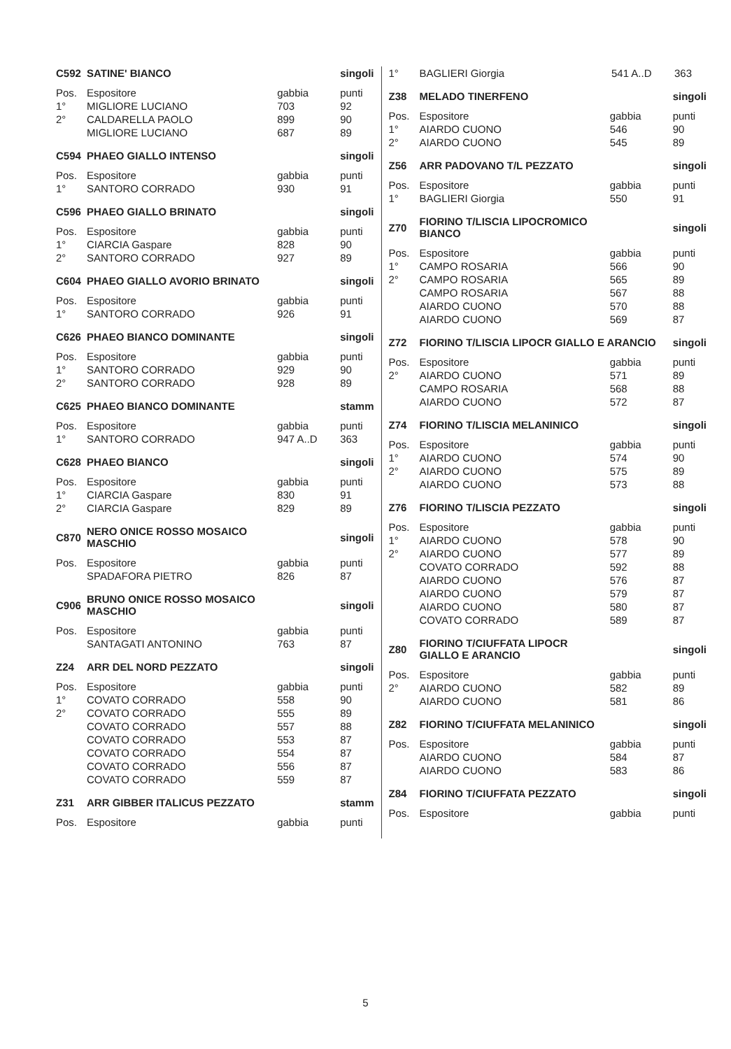| C592 | SATINE' BIANCO | | singoli |
| --- | --- | --- | --- |
| Pos. | Espositore | gabbia | punti |
| 1° | MIGLIORE LUCIANO | 703 | 92 |
| 2° | CALDARELLA PAOLO | 899 | 90 |
| | MIGLIORE LUCIANO | 687 | 89 |
| C594 | PHAEO GIALLO INTENSO | | singoli |
| --- | --- | --- | --- |
| Pos. | Espositore | gabbia | punti |
| 1° | SANTORO CORRADO | 930 | 91 |
| C596 | PHAEO GIALLO BRINATO | | singoli |
| --- | --- | --- | --- |
| Pos. | Espositore | gabbia | punti |
| 1° | CIARCIA Gaspare | 828 | 90 |
| 2° | SANTORO CORRADO | 927 | 89 |
| C604 | PHAEO GIALLO AVORIO BRINATO | | singoli |
| --- | --- | --- | --- |
| Pos. | Espositore | gabbia | punti |
| 1° | SANTORO CORRADO | 926 | 91 |
| C626 | PHAEO BIANCO DOMINANTE | | singoli |
| --- | --- | --- | --- |
| Pos. | Espositore | gabbia | punti |
| 1° | SANTORO CORRADO | 929 | 90 |
| 2° | SANTORO CORRADO | 928 | 89 |
| C625 | PHAEO BIANCO DOMINANTE | | stamm |
| --- | --- | --- | --- |
| Pos. | Espositore | gabbia | punti |
| 1° | SANTORO CORRADO | 947 A..D | 363 |
| C628 | PHAEO BIANCO | | singoli |
| --- | --- | --- | --- |
| Pos. | Espositore | gabbia | punti |
| 1° | CIARCIA Gaspare | 830 | 91 |
| 2° | CIARCIA Gaspare | 829 | 89 |
| C870 | NERO ONICE ROSSO MOSAICO MASCHIO | | singoli |
| --- | --- | --- | --- |
| Pos. | Espositore | gabbia | punti |
| | SPADAFORA PIETRO | 826 | 87 |
| C906 | BRUNO ONICE ROSSO MOSAICO MASCHIO | | singoli |
| --- | --- | --- | --- |
| Pos. | Espositore | gabbia | punti |
| | SANTAGATI ANTONINO | 763 | 87 |
| Z24 | ARR DEL NORD PEZZATO | | singoli |
| --- | --- | --- | --- |
| Pos. | Espositore | gabbia | punti |
| 1° | COVATO CORRADO | 558 | 90 |
| 2° | COVATO CORRADO | 555 | 89 |
| | COVATO CORRADO | 557 | 88 |
| | COVATO CORRADO | 553 | 87 |
| | COVATO CORRADO | 554 | 87 |
| | COVATO CORRADO | 556 | 87 |
| | COVATO CORRADO | 559 | 87 |
| Z31 | ARR GIBBER ITALICUS PEZZATO | | stamm |
| --- | --- | --- | --- |
| Pos. | Espositore | gabbia | punti |
| 1° | BAGLIERI Giorgia | 541 A..D | 363 |
| Z38 | MELADO TINERFENO | | singoli |
| --- | --- | --- | --- |
| Pos. | Espositore | gabbia | punti |
| 1° | AIARDO CUONO | 546 | 90 |
| 2° | AIARDO CUONO | 545 | 89 |
| Z56 | ARR PADOVANO T/L PEZZATO | | singoli |
| --- | --- | --- | --- |
| Pos. | Espositore | gabbia | punti |
| 1° | BAGLIERI Giorgia | 550 | 91 |
| Z70 | FIORINO T/LISCIA LIPOCROMICO BIANCO | | singoli |
| --- | --- | --- | --- |
| Pos. | Espositore | gabbia | punti |
| 1° | CAMPO ROSARIA | 566 | 90 |
| 2° | CAMPO ROSARIA | 565 | 89 |
| | CAMPO ROSARIA | 567 | 88 |
| | AIARDO CUONO | 570 | 88 |
| | AIARDO CUONO | 569 | 87 |
| Z72 | FIORINO T/LISCIA LIPOCR GIALLO E ARANCIO | | singoli |
| --- | --- | --- | --- |
| Pos. | Espositore | gabbia | punti |
| 2° | AIARDO CUONO | 571 | 89 |
| | CAMPO ROSARIA | 568 | 88 |
| | AIARDO CUONO | 572 | 87 |
| Z74 | FIORINO T/LISCIA MELANINICO | | singoli |
| --- | --- | --- | --- |
| Pos. | Espositore | gabbia | punti |
| 1° | AIARDO CUONO | 574 | 90 |
| 2° | AIARDO CUONO | 575 | 89 |
| | AIARDO CUONO | 573 | 88 |
| Z76 | FIORINO T/LISCIA PEZZATO | | singoli |
| --- | --- | --- | --- |
| Pos. | Espositore | gabbia | punti |
| 1° | AIARDO CUONO | 578 | 90 |
| 2° | AIARDO CUONO | 577 | 89 |
| | COVATO CORRADO | 592 | 88 |
| | AIARDO CUONO | 576 | 87 |
| | AIARDO CUONO | 579 | 87 |
| | AIARDO CUONO | 580 | 87 |
| | COVATO CORRADO | 589 | 87 |
| Z80 | FIORINO T/CIUFFATA LIPOCR GIALLO E ARANCIO | | singoli |
| --- | --- | --- | --- |
| Pos. | Espositore | gabbia | punti |
| 2° | AIARDO CUONO | 582 | 89 |
| | AIARDO CUONO | 581 | 86 |
| Z82 | FIORINO T/CIUFFATA MELANINICO | | singoli |
| --- | --- | --- | --- |
| Pos. | Espositore | gabbia | punti |
| | AIARDO CUONO | 584 | 87 |
| | AIARDO CUONO | 583 | 86 |
| Z84 | FIORINO T/CIUFFATA PEZZATO | | singoli |
| --- | --- | --- | --- |
| Pos. | Espositore | gabbia | punti |
5